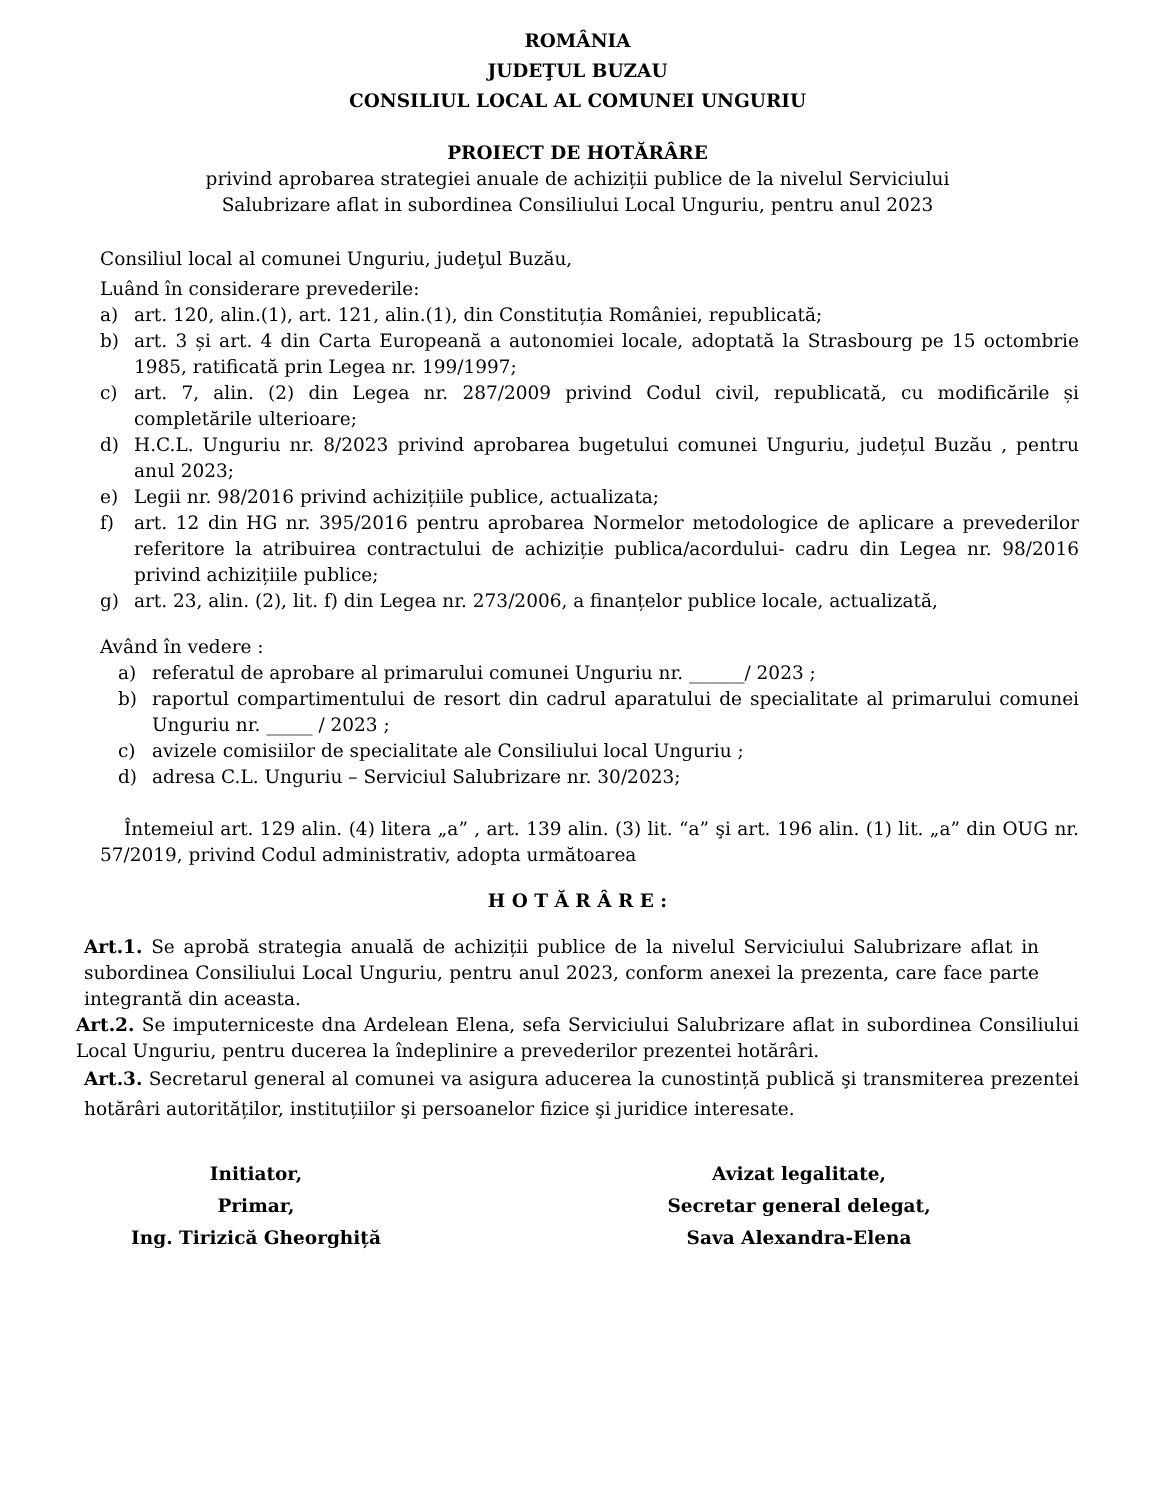ROMÂNIA
JUDEŢUL BUZAU
CONSILIUL LOCAL AL COMUNEI UNGURIU
PROIECT DE HOTĂRÂRE
privind aprobarea strategiei anuale de achiziții publice de la nivelul Serviciului Salubrizare aflat in subordinea Consiliului Local Unguriu, pentru anul 2023
Consiliul local al comunei Unguriu, judeţul Buzău,
Luând în considerare prevederile:
a) art. 120, alin.(1), art. 121, alin.(1), din Constituția României, republicată;
b) art. 3 și art. 4 din Carta Europeană a autonomiei locale, adoptată la Strasbourg pe 15 octombrie 1985, ratificată prin Legea nr. 199/1997;
c) art. 7, alin. (2) din Legea nr. 287/2009 privind Codul civil, republicată, cu modificările și completările ulterioare;
d) H.C.L. Unguriu nr. 8/2023 privind aprobarea bugetului comunei Unguriu, județul Buzău , pentru anul 2023;
e) Legii nr. 98/2016 privind achizițiile publice, actualizata;
f) art. 12 din HG nr. 395/2016 pentru aprobarea Normelor metodologice de aplicare a prevederilor referitore la atribuirea contractului de achiziție publica/acordului- cadru din Legea nr. 98/2016 privind achizițiile publice;
g) art. 23, alin. (2), lit. f) din Legea nr. 273/2006, a finanțelor publice locale, actualizată,
Având în vedere :
a) referatul de aprobare al primarului comunei Unguriu nr. ______/ 2023 ;
b) raportul compartimentului de resort din cadrul aparatului de specialitate al primarului comunei Unguriu nr. _____ / 2023 ;
c) avizele comisiilor de specialitate ale Consiliului local Unguriu ;
d) adresa C.L. Unguriu – Serviciul Salubrizare nr. 30/2023;
Întemeiul art. 129 alin. (4) litera „a” , art. 139 alin. (3) lit. “a” şi art. 196 alin. (1) lit. „a” din OUG nr. 57/2019, privind Codul administrativ, adopta următoarea
H O T Ă R Â R E :
Art.1. Se aprobă strategia anuală de achiziții publice de la nivelul Serviciului Salubrizare aflat in subordinea Consiliului Local Unguriu, pentru anul 2023, conform anexei la prezenta, care face parte integrantă din aceasta.
Art.2. Se imputerniceste dna Ardelean Elena, sefa Serviciului Salubrizare aflat in subordinea Consiliului Local Unguriu, pentru ducerea la îndeplinire a prevederilor prezentei hotărâri.
Art.3. Secretarul general al comunei va asigura aducerea la cunostință publică şi transmiterea prezentei hotărâri autorităților, instituțiilor şi persoanelor fizice şi juridice interesate.
Initiator,
Primar,
Ing. Tirizică Gheorghiță
Avizat legalitate,
Secretar general delegat,
Sava Alexandra-Elena